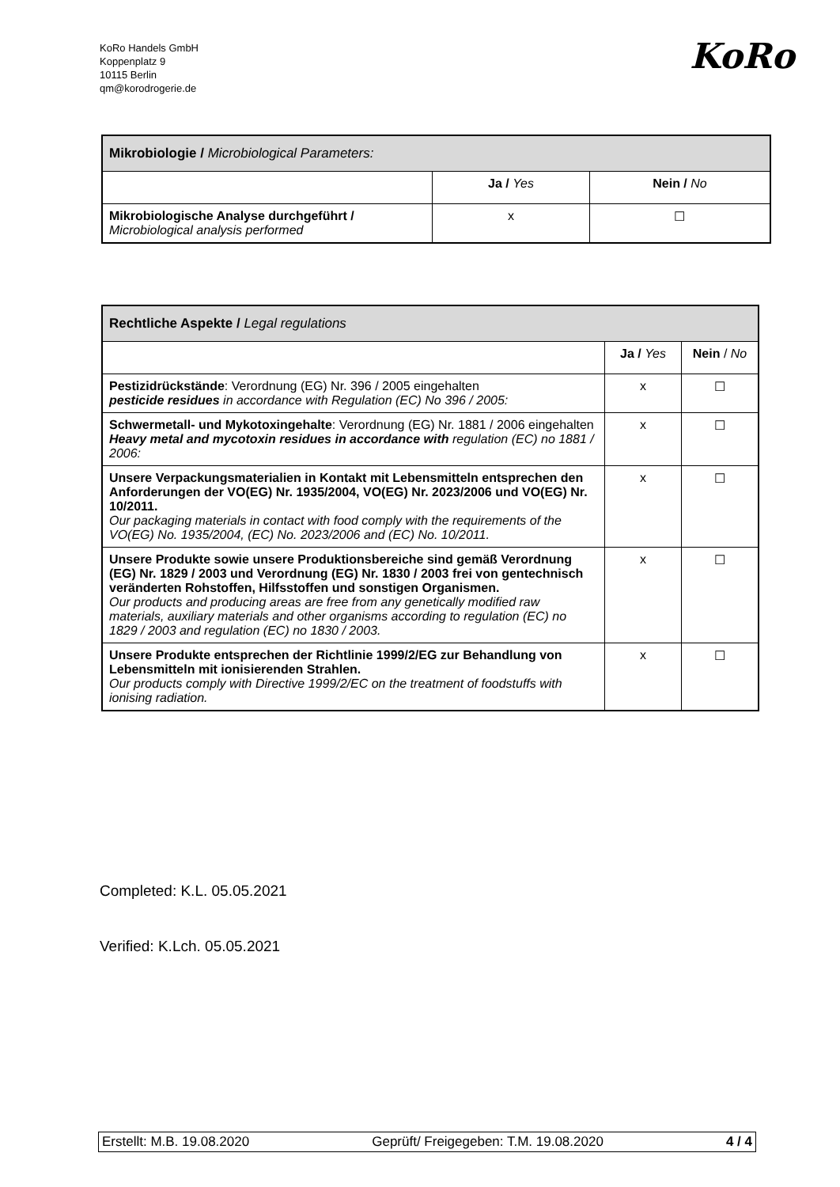KoRo Handels GmbH
Koppenplatz 9
10115 Berlin
qm@korodrogerie.de
KoRo
| Mikrobiologie / Microbiological Parameters: | | |
| | Ja / Yes | Nein / No |
| Mikrobiologische Analyse durchgeführt / Microbiological analysis performed | x | ☐ |
| Rechtliche Aspekte / Legal regulations | | |
| | Ja / Yes | Nein / No |
| Pestizidrückstände : Verordnung (EG) Nr. 396 / 2005 eingehalten pesticide residues in accordance with Regulation (EC) No 396 / 2005: | x | ☐ |
| Schwermetall- und Mykotoxingehalte : Verordnung (EG) Nr. 1881 / 2006 eingehalten Heavy metal and mycotoxin residues in accordance with regulation (EC) no 1881 / 2006: | x | ☐ |
| Unsere Verpackungsmaterialien in Kontakt mit Lebensmitteln entsprechen den Anforderungen der VO(EG) Nr. 1935/2004, VO(EG) Nr. 2023/2006 und VO(EG) Nr. 10/2011. Our packaging materials in contact with food comply with the requirements of the VO(EG) No. 1935/2004, (EC) No. 2023/2006 and (EC) No. 10/2011. | x | ☐ |
| Unsere Produkte sowie unsere Produktionsbereiche sind gemäß Verordnung (EG) Nr. 1829 / 2003 und Verordnung (EG) Nr. 1830 / 2003 frei von gentechnisch veränderten Rohstoffen, Hilfsstoffen und sonstigen Organismen. Our products and producing areas are free from any genetically modified raw materials, auxiliary materials and other organisms according to regulation (EC) no 1829 / 2003 and regulation (EC) no 1830 / 2003. | x | ☐ |
| Unsere Produkte entsprechen der Richtlinie 1999/2/EG zur Behandlung von Lebensmitteln mit ionisierenden Strahlen. Our products comply with Directive 1999/2/EC on the treatment of foodstuffs with ionising radiation. | x | ☐ |
Completed: K.L. 05.05.2021
Verified: K.Lch. 05.05.2021
Erstellt: M.B. 19.08.2020 Geprüft/ Freigegeben: T.M. 19.08.2020 4 / 4